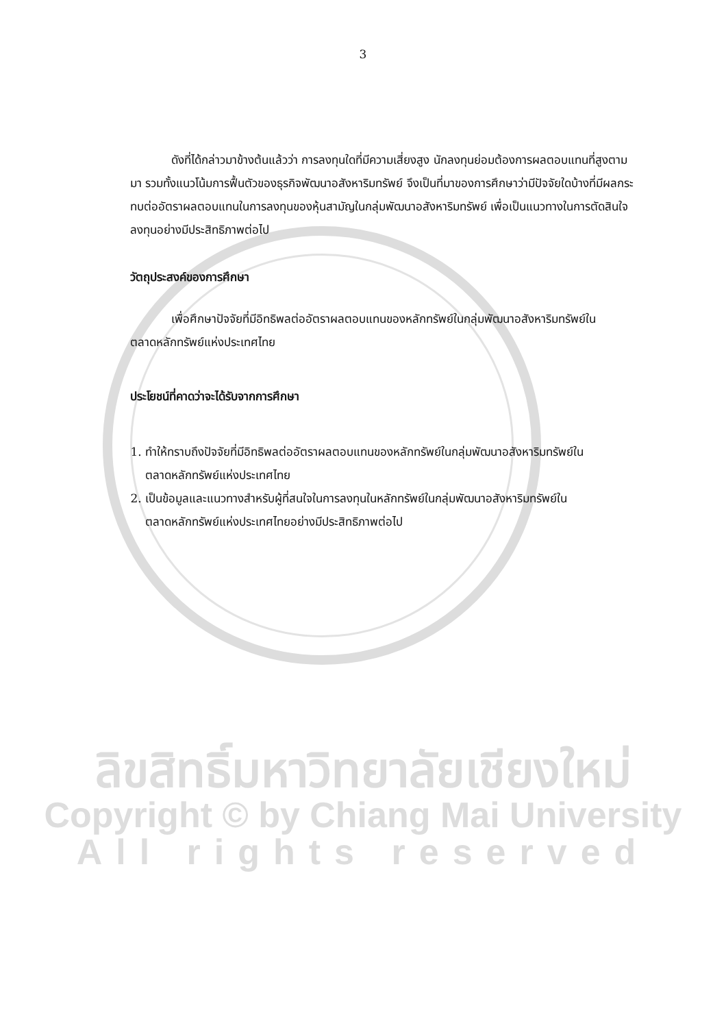3
ดังที่ได้กล่าวมาข้างต้นแล้วว่า การลงทุนใดที่มีความเสี่ยงสูง นักลงทุนย่อมต้องการผลตอบแทนที่สูงตามมา รวมทั้งแนวโน้มการฟื้นตัวของธุรกิจพัฒนาอสังหาริมทรัพย์ จึงเป็นที่มาของการศึกษาว่ามีปัจจัยใดบ้างที่มีผลกระทบต่ออัตราผลตอบแทนในการลงทุนของหุ้นสามัญในกลุ่มพัฒนาอสังหาริมทรัพย์ เพื่อเป็นแนวทางในการตัดสินใจลงทุนอย่างมีประสิทธิภาพต่อไป
วัตถุประสงค์ของการศึกษา
เพื่อศึกษาปัจจัยที่มีอิทธิพลต่ออัตราผลตอบแทนของหลักทรัพย์ในกลุ่มพัฒนาอสังหาริมทรัพย์ในตลาดหลักทรัพย์แห่งประเทศไทย
ประโยชน์ที่คาดว่าจะได้รับจากการศึกษา
1. ทำให้ทราบถึงปัจจัยที่มีอิทธิพลต่ออัตราผลตอบแทนของหลักทรัพย์ในกลุ่มพัฒนาอสังหาริมทรัพย์ในตลาดหลักทรัพย์แห่งประเทศไทย
2. เป็นข้อมูลและแนวทางสำหรับผู้ที่สนใจในการลงทุนในหลักทรัพย์ในกลุ่มพัฒนาอสังหาริมทรัพย์ในตลาดหลักทรัพย์แห่งประเทศไทยอย่างมีประสิทธิภาพต่อไป
ลิขสิทธิ์มหาวิทยาลัยเชียงใหม่
Copyright © by Chiang Mai University
All rights reserved